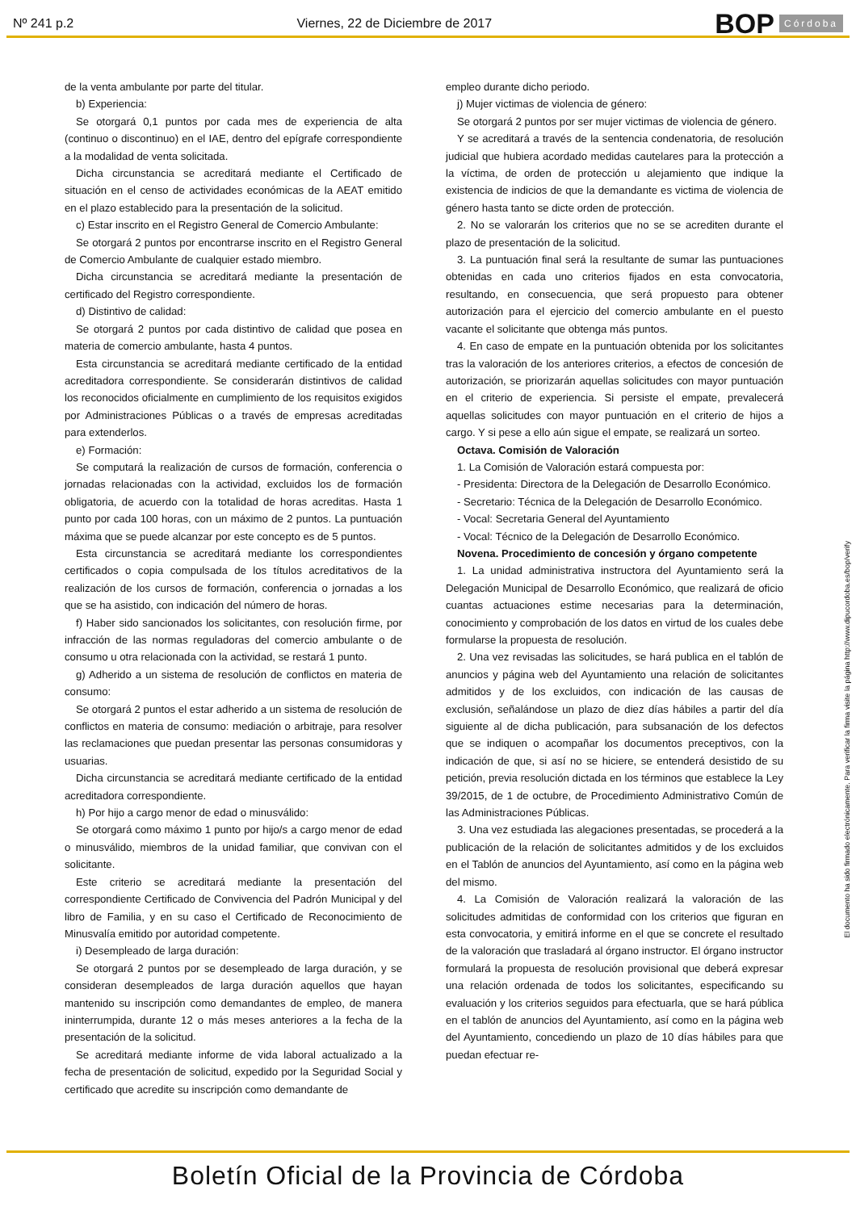Nº 241 p.2 Viernes, 22 de Diciembre de 2017 BOP Córdoba
de la venta ambulante por parte del titular.
b) Experiencia:
Se otorgará 0,1 puntos por cada mes de experiencia de alta (continuo o discontinuo) en el IAE, dentro del epígrafe correspondiente a la modalidad de venta solicitada.
Dicha circunstancia se acreditará mediante el Certificado de situación en el censo de actividades económicas de la AEAT emitido en el plazo establecido para la presentación de la solicitud.
c) Estar inscrito en el Registro General de Comercio Ambulante:
Se otorgará 2 puntos por encontrarse inscrito en el Registro General de Comercio Ambulante de cualquier estado miembro.
Dicha circunstancia se acreditará mediante la presentación de certificado del Registro correspondiente.
d) Distintivo de calidad:
Se otorgará 2 puntos por cada distintivo de calidad que posea en materia de comercio ambulante, hasta 4 puntos.
Esta circunstancia se acreditará mediante certificado de la entidad acreditadora correspondiente. Se considerarán distintivos de calidad los reconocidos oficialmente en cumplimiento de los requisitos exigidos por Administraciones Públicas o a través de empresas acreditadas para extenderlos.
e) Formación:
Se computará la realización de cursos de formación, conferencia o jornadas relacionadas con la actividad, excluidos los de formación obligatoria, de acuerdo con la totalidad de horas acreditas. Hasta 1 punto por cada 100 horas, con un máximo de 2 puntos. La puntuación máxima que se puede alcanzar por este concepto es de 5 puntos.
Esta circunstancia se acreditará mediante los correspondientes certificados o copia compulsada de los títulos acreditativos de la realización de los cursos de formación, conferencia o jornadas a los que se ha asistido, con indicación del número de horas.
f) Haber sido sancionados los solicitantes, con resolución firme, por infracción de las normas reguladoras del comercio ambulante o de consumo u otra relacionada con la actividad, se restará 1 punto.
g) Adherido a un sistema de resolución de conflictos en materia de consumo:
Se otorgará 2 puntos el estar adherido a un sistema de resolución de conflictos en materia de consumo: mediación o arbitraje, para resolver las reclamaciones que puedan presentar las personas consumidoras y usuarias.
Dicha circunstancia se acreditará mediante certificado de la entidad acreditadora correspondiente.
h) Por hijo a cargo menor de edad o minusválido:
Se otorgará como máximo 1 punto por hijo/s a cargo menor de edad o minusválido, miembros de la unidad familiar, que convivan con el solicitante.
Este criterio se acreditará mediante la presentación del correspondiente Certificado de Convivencia del Padrón Municipal y del libro de Familia, y en su caso el Certificado de Reconocimiento de Minusvalía emitido por autoridad competente.
i) Desempleado de larga duración:
Se otorgará 2 puntos por se desempleado de larga duración, y se consideran desempleados de larga duración aquellos que hayan mantenido su inscripción como demandantes de empleo, de manera ininterrumpida, durante 12 o más meses anteriores a la fecha de la presentación de la solicitud.
Se acreditará mediante informe de vida laboral actualizado a la fecha de presentación de solicitud, expedido por la Seguridad Social y certificado que acredite su inscripción como demandante de
empleo durante dicho periodo.
j) Mujer victimas de violencia de género:
Se otorgará 2 puntos por ser mujer victimas de violencia de género.
Y se acreditará a través de la sentencia condenatoria, de resolución judicial que hubiera acordado medidas cautelares para la protección a la víctima, de orden de protección u alejamiento que indique la existencia de indicios de que la demandante es victima de violencia de género hasta tanto se dicte orden de protección.
2. No se valorarán los criterios que no se se acrediten durante el plazo de presentación de la solicitud.
3. La puntuación final será la resultante de sumar las puntuaciones obtenidas en cada uno criterios fijados en esta convocatoria, resultando, en consecuencia, que será propuesto para obtener autorización para el ejercicio del comercio ambulante en el puesto vacante el solicitante que obtenga más puntos.
4. En caso de empate en la puntuación obtenida por los solicitantes tras la valoración de los anteriores criterios, a efectos de concesión de autorización, se priorizarán aquellas solicitudes con mayor puntuación en el criterio de experiencia. Si persiste el empate, prevalecerá aquellas solicitudes con mayor puntuación en el criterio de hijos a cargo. Y si pese a ello aún sigue el empate, se realizará un sorteo.
Octava. Comisión de Valoración
1. La Comisión de Valoración estará compuesta por:
- Presidenta: Directora de la Delegación de Desarrollo Económico.
- Secretario: Técnica de la Delegación de Desarrollo Económico.
- Vocal: Secretaria General del Ayuntamiento
- Vocal: Técnico de la Delegación de Desarrollo Económico.
Novena. Procedimiento de concesión y órgano competente
1. La unidad administrativa instructora del Ayuntamiento será la Delegación Municipal de Desarrollo Económico, que realizará de oficio cuantas actuaciones estime necesarias para la determinación, conocimiento y comprobación de los datos en virtud de los cuales debe formularse la propuesta de resolución.
2. Una vez revisadas las solicitudes, se hará publica en el tablón de anuncios y página web del Ayuntamiento una relación de solicitantes admitidos y de los excluidos, con indicación de las causas de exclusión, señalándose un plazo de diez días hábiles a partir del día siguiente al de dicha publicación, para subsanación de los defectos que se indiquen o acompañar los documentos preceptivos, con la indicación de que, si así no se hiciere, se entenderá desistido de su petición, previa resolución dictada en los términos que establece la Ley 39/2015, de 1 de octubre, de Procedimiento Administrativo Común de las Administraciones Públicas.
3. Una vez estudiada las alegaciones presentadas, se procederá a la publicación de la relación de solicitantes admitidos y de los excluidos en el Tablón de anuncios del Ayuntamiento, así como en la página web del mismo.
4. La Comisión de Valoración realizará la valoración de las solicitudes admitidas de conformidad con los criterios que figuran en esta convocatoria, y emitirá informe en el que se concrete el resultado de la valoración que trasladará al órgano instructor. El órgano instructor formulará la propuesta de resolución provisional que deberá expresar una relación ordenada de todos los solicitantes, especificando su evaluación y los criterios seguidos para efectuarla, que se hará pública en el tablón de anuncios del Ayuntamiento, así como en la página web del Ayuntamiento, concediendo un plazo de 10 días hábiles para que puedan efectuar re-
El documento ha sido firmado electrónicamente. Para verificar la firma visite la página http://www.dipucordoba.es/bop/verify
Boletín Oficial de la Provincia de Córdoba